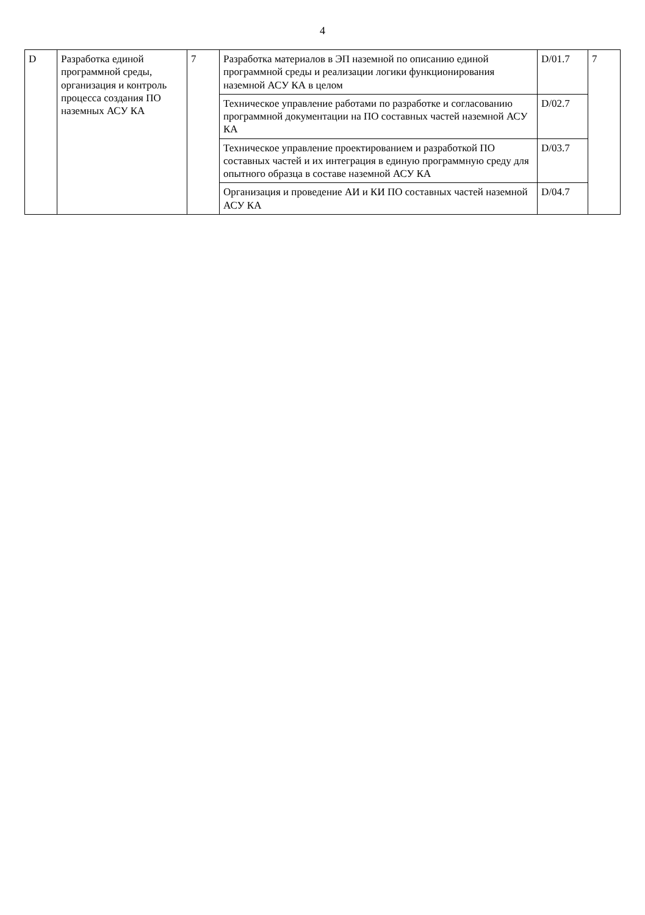4
| D | Разработка единой программной среды, организация и контроль процесса создания ПО наземных АСУ КА | 7 | Разработка материалов в ЭП наземной по описанию единой программной среды и реализации логики функционирования наземной АСУ КА в целом | D/01.7 | 7 |
| | | | Техническое управление работами по разработке и согласованию программной документации на ПО составных частей наземной АСУ КА | D/02.7 | |
| | | | Техническое управление проектированием и разработкой ПО составных частей и их интеграция в единую программную среду для опытного образца в составе наземной АСУ КА | D/03.7 | |
| | | | Организация и проведение АИ и КИ ПО составных частей наземной АСУ КА | D/04.7 | |